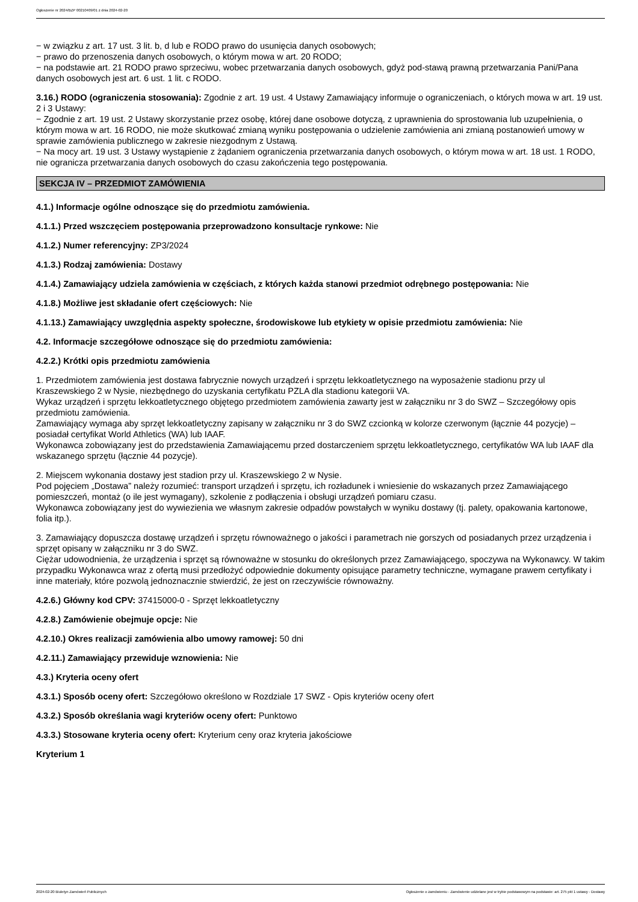Ogłoszenie nr 2024/BZP 00210409/01 z dnia 2024-02-20
− w związku z art. 17 ust. 3 lit. b, d lub e RODO prawo do usunięcia danych osobowych;
− prawo do przenoszenia danych osobowych, o którym mowa w art. 20 RODO;
− na podstawie art. 21 RODO prawo sprzeciwu, wobec przetwarzania danych osobowych, gdyż pod-stawą prawną przetwarzania Pani/Pana danych osobowych jest art. 6 ust. 1 lit. c RODO.
3.16.) RODO (ograniczenia stosowania): Zgodnie z art. 19 ust. 4 Ustawy Zamawiający informuje o ograniczeniach, o których mowa w art. 19 ust. 2 i 3 Ustawy:
− Zgodnie z art. 19 ust. 2 Ustawy skorzystanie przez osobę, której dane osobowe dotyczą, z uprawnienia do sprostowania lub uzupełnienia, o którym mowa w art. 16 RODO, nie może skutkować zmianą wyniku postępowania o udzielenie zamówienia ani zmianą postanowień umowy w sprawie zamówienia publicznego w zakresie niezgodnym z Ustawą.
− Na mocy art. 19 ust. 3 Ustawy wystąpienie z żądaniem ograniczenia przetwarzania danych osobowych, o którym mowa w art. 18 ust. 1 RODO, nie ogranicza przetwarzania danych osobowych do czasu zakończenia tego postępowania.
SEKCJA IV – PRZEDMIOT ZAMÓWIENIA
4.1.) Informacje ogólne odnoszące się do przedmiotu zamówienia.
4.1.1.) Przed wszczęciem postępowania przeprowadzono konsultacje rynkowe: Nie
4.1.2.) Numer referencyjny: ZP3/2024
4.1.3.) Rodzaj zamówienia: Dostawy
4.1.4.) Zamawiający udziela zamówienia w częściach, z których każda stanowi przedmiot odrębnego postępowania: Nie
4.1.8.) Możliwe jest składanie ofert częściowych: Nie
4.1.13.) Zamawiający uwzględnia aspekty społeczne, środowiskowe lub etykiety w opisie przedmiotu zamówienia: Nie
4.2. Informacje szczegółowe odnoszące się do przedmiotu zamówienia:
4.2.2.) Krótki opis przedmiotu zamówienia
1. Przedmiotem zamówienia jest dostawa fabrycznie nowych urządzeń i sprzętu lekkoatletycznego na wyposażenie stadionu przy ul Kraszewskiego 2 w Nysie, niezbędnego do uzyskania certyfikatu PZLA dla stadionu kategorii VA.
Wykaz urządzeń i sprzętu lekkoatletycznego objętego przedmiotem zamówienia zawarty jest w załączniku nr 3 do SWZ – Szczegółowy opis przedmiotu zamówienia.
Zamawiający wymaga aby sprzęt lekkoatletyczny zapisany w załączniku nr 3 do SWZ czcionką w kolorze czerwonym (łącznie 44 pozycje) – posiadał certyfikat World Athletics (WA) lub IAAF.
Wykonawca zobowiązany jest do przedstawienia Zamawiającemu przed dostarczeniem sprzętu lekkoatletycznego, certyfikatów WA lub IAAF dla wskazanego sprzętu (łącznie 44 pozycje).
2. Miejscem wykonania dostawy jest stadion przy ul. Kraszewskiego 2 w Nysie.
Pod pojęciem „Dostawa” należy rozumieć: transport urządzeń i sprzętu, ich rozładunek i wniesienie do wskazanych przez Zamawiającego pomieszczeń, montaż (o ile jest wymagany), szkolenie z podłączenia i obsługi urządzeń pomiaru czasu.
Wykonawca zobowiązany jest do wywiezienia we własnym zakresie odpadów powstałych w wyniku dostawy (tj. palety, opakowania kartonowe, folia itp.).
3. Zamawiający dopuszcza dostawę urządzeń i sprzętu równoważnego o jakości i parametrach nie gorszych od posiadanych przez urządzenia i sprzęt opisany w załączniku nr 3 do SWZ.
Ciężar udowodnienia, że urządzenia i sprzęt są równoważne w stosunku do określonych przez Zamawiającego, spoczywa na Wykonawcy. W takim przypadku Wykonawca wraz z ofertą musi przedłożyć odpowiednie dokumenty opisujące parametry techniczne, wymagane prawem certyfikaty i inne materiały, które pozwolą jednoznacznie stwierdzić, że jest on rzeczywiście równoważny.
4.2.6.) Główny kod CPV: 37415000-0 - Sprzęt lekkoatletyczny
4.2.8.) Zamówienie obejmuje opcje: Nie
4.2.10.) Okres realizacji zamówienia albo umowy ramowej: 50 dni
4.2.11.) Zamawiający przewiduje wznowienia: Nie
4.3.) Kryteria oceny ofert
4.3.1.) Sposób oceny ofert: Szczegółowo określono w Rozdziale 17 SWZ - Opis kryteriów oceny ofert
4.3.2.) Sposób określania wagi kryteriów oceny ofert: Punktowo
4.3.3.) Stosowane kryteria oceny ofert: Kryterium ceny oraz kryteria jakościowe
Kryterium 1
2024-02-20 Biuletyn Zamówień Publicznych Ogłoszenie o zamówieniu - Zamówienie udzielane jest w trybie podstawowym na podstawie: art. 275 pkt 1 ustawy - Dostawy